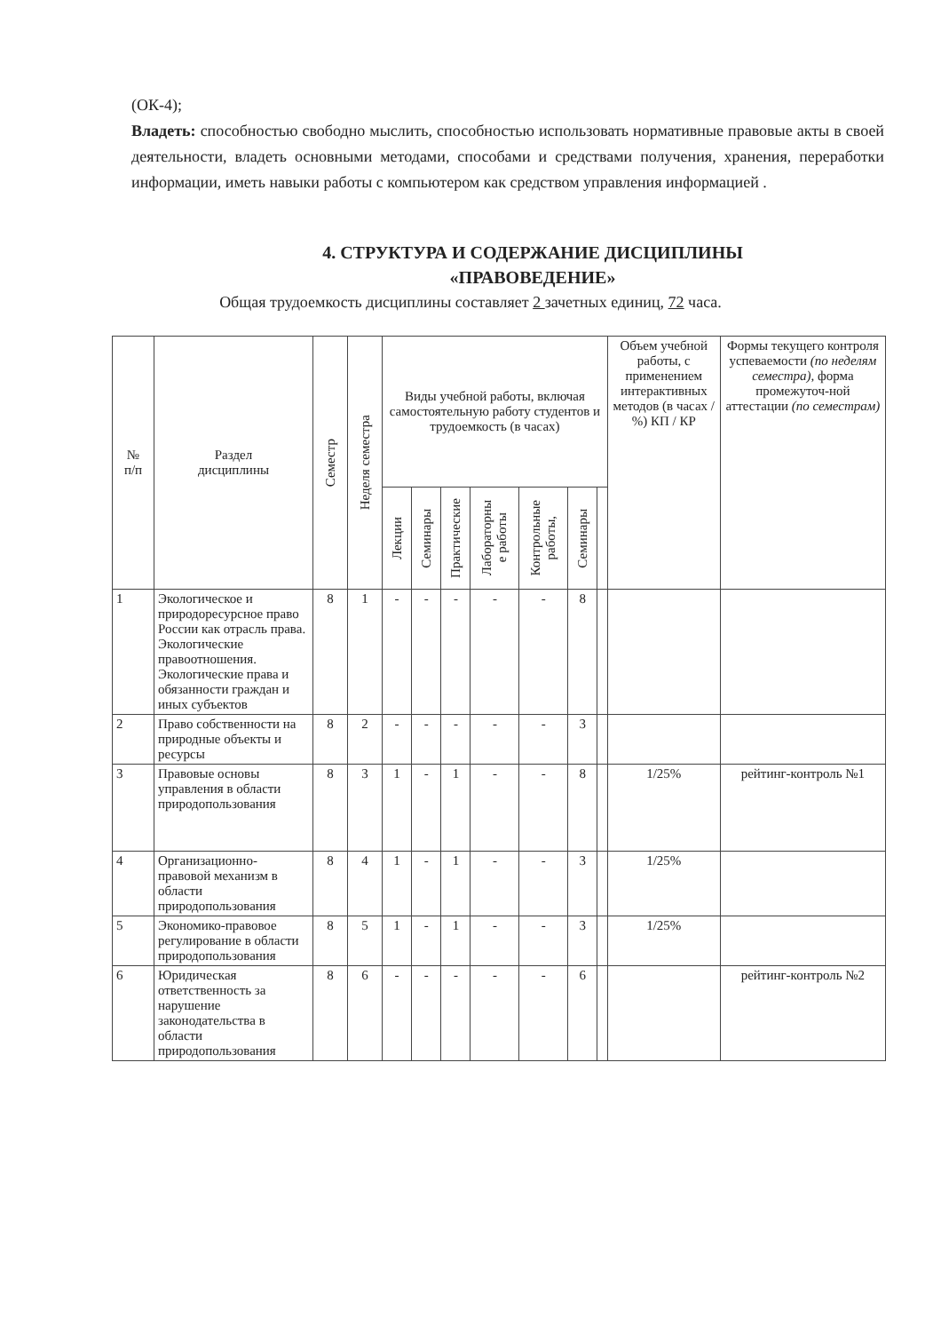(ОК-4);
Владеть: способностью свободно мыслить, способностью использовать нормативные правовые акты в своей деятельности, владеть основными методами, способами и средствами получения, хранения, переработки информации, иметь навыки работы с компьютером как средством управления информацией .
4. СТРУКТУРА И СОДЕРЖАНИЕ ДИСЦИПЛИНЫ
«ПРАВОВЕДЕНИЕ»
Общая трудоемкость дисциплины составляет 2 зачетных единиц, 72 часа.
| № п/п | Раздел дисциплины | Семестр | Неделя семестра | Виды учебной работы, включая самостоятельную работу студентов и трудоемкость (в часах) | | | | | | | Объем учебной работы, с применением интерактивных методов (в часах / %) КП / КР | Формы текущего контроля успеваемости (по неделям семестра), форма промежуточ-ной аттестации (по семестрам) |
| --- | --- | --- | --- | --- | --- | --- | --- | --- | --- | --- | --- | --- |
| | | | | Лекции | Семинары | Практические | Лабораторны е работы | Контрольные работы, | Семинары | | | |
| 1 | Экологическое и природоресурсное право России как отрасль права. Экологические правоотношения. Экологические права и обязанности граждан и иных субъектов | 8 | 1 | - | - | - | - | - | 8 | | | |
| 2 | Право собственности на природные объекты и ресурсы | 8 | 2 | - | - | - | - | - | 3 | | | |
| 3 | Правовые основы управления в области природопользования | 8 | 3 | 1 | - | 1 | - | - | 8 | | 1/25% | рейтинг-контроль №1 |
| 4 | Организационно-правовой механизм в области природопользования | 8 | 4 | 1 | - | 1 | - | - | 3 | | 1/25% | |
| 5 | Экономико-правовое регулирование в области природопользования | 8 | 5 | 1 | - | 1 | - | - | 3 | | 1/25% | |
| 6 | Юридическая ответственность за нарушение законодательства в области природопользования | 8 | 6 | - | - | - | - | - | 6 | | | рейтинг-контроль №2 |